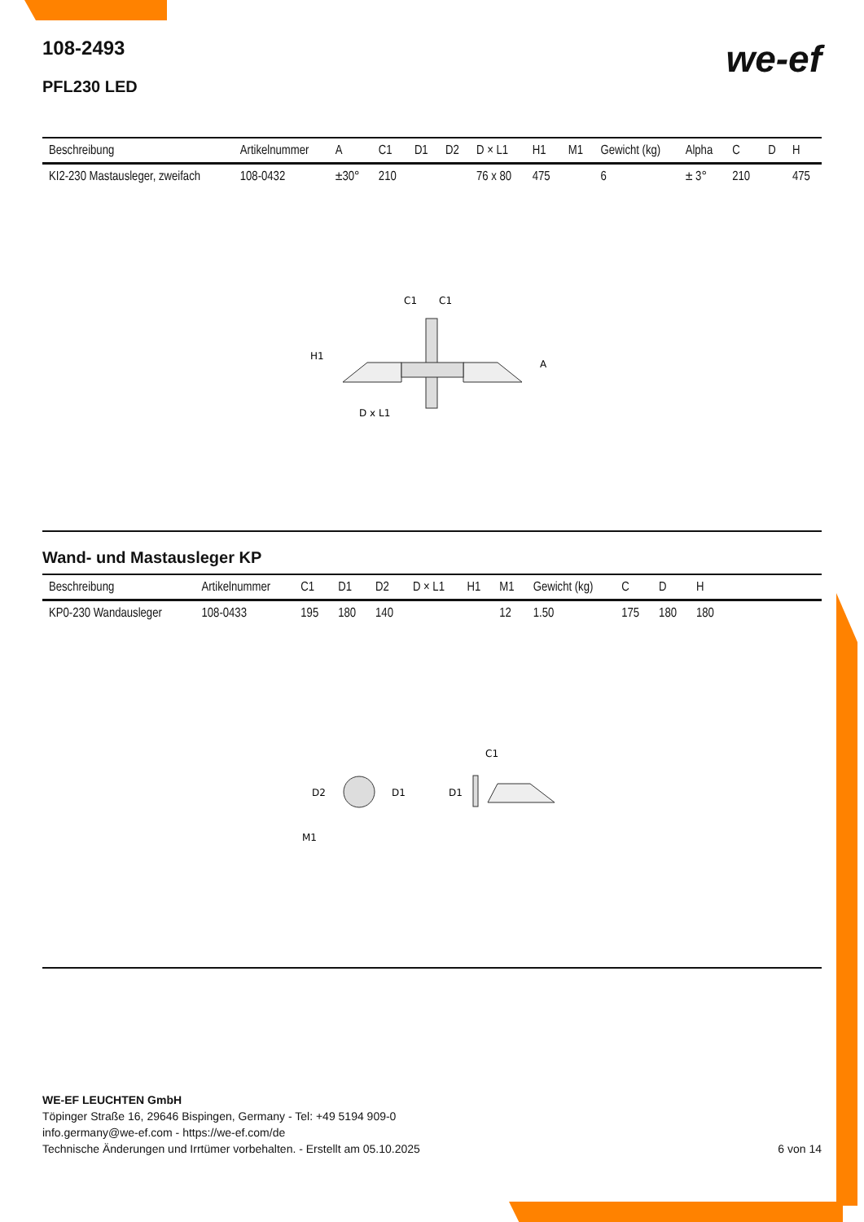we-ef
108-2493
PFL230 LED
| Beschreibung | Artikelnummer | A | C1 | D1 | D2 | D × L1 | H1 | M1 | Gewicht (kg) | Alpha | C | D | H |
| --- | --- | --- | --- | --- | --- | --- | --- | --- | --- | --- | --- | --- | --- |
| KI2-230 Mastausleger, zweifach | 108-0432 | ±30° | 210 | | | 76 x 80 | 475 | | 6 | ± 3° | 210 | | 475 |
C1
C1
H1
A
D x L1
Wand- und Mastausleger KP
| Beschreibung | Artikelnummer | C1 | D1 | D2 | D × L1 | H1 | M1 | Gewicht (kg) | C | D | H | |
| --- | --- | --- | --- | --- | --- | --- | --- | --- | --- | --- | --- | --- |
| KP0-230 Wandausleger | 108-0433 | 195 | 180 | 140 | | | 12 | 1.50 | 175 | 180 | 180 | |
D2
D1
M1
D1
C1
WE-EF LEUCHTEN GmbH
Töpinger Straße 16, 29646 Bispingen, Germany - Tel: +49 5194 909-0
info.germany@we-ef.com - https://we-ef.com/de
Technische Änderungen und Irrtümer vorbehalten. - Erstellt am 05.10.2025 6 von 14